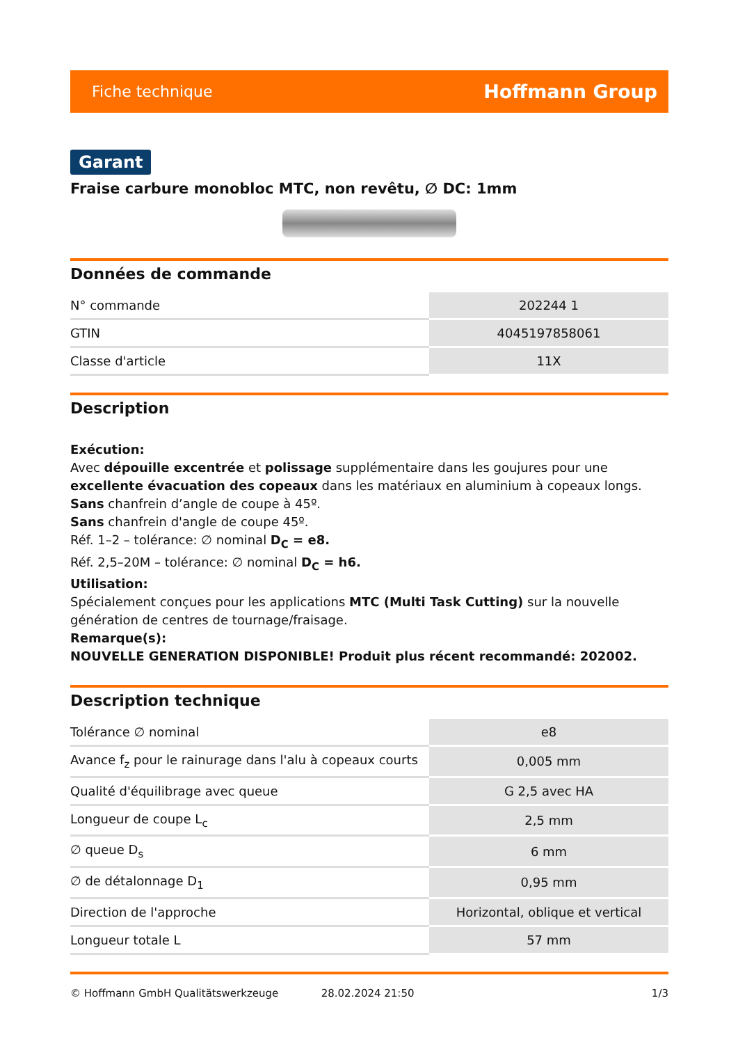Fiche technique Hoffmann Group
Garant
Fraise carbure monobloc MTC, non revêtu, ∅ DC: 1mm
Données de commande
| N° commande | 202244 1 |
| GTIN | 4045197858061 |
| Classe d'article | 11X |
Description
Exécution:
Avec dépouille excentrée et polissage supplémentaire dans les goujures pour une excellente évacuation des copeaux dans les matériaux en aluminium à copeaux longs.
Sans chanfrein d’angle de coupe à 45º.
Sans chanfrein d'angle de coupe 45º.
Réf. 1–2 – tolérance: ∅ nominal D<sub>C</sub> = e8.
Réf. 2,5–20M – tolérance: ∅ nominal D<sub>C</sub> = h6.
Utilisation:
Spécialement conçues pour les applications MTC (Multi Task Cutting) sur la nouvelle génération de centres de tournage/fraisage.
Remarque(s):
NOUVELLE GENERATION DISPONIBLE! Produit plus récent recommandé: 202002.
Description technique
| Tolérance ∅ nominal | e8 |
| Avance f<sub>z</sub> pour le rainurage dans l'alu à copeaux courts | 0,005 mm |
| Qualité d'équilibrage avec queue | G 2,5 avec HA |
| Longueur de coupe L<sub>c</sub> | 2,5 mm |
| ∅ queue D<sub>s</sub> | 6 mm |
| ∅ de détalonnage D<sub>1</sub> | 0,95 mm |
| Direction de l'approche | Horizontal, oblique et vertical |
| Longueur totale L | 57 mm |
© Hoffmann GmbH Qualitätswerkzeuge 28.02.2024 21:50 1/3